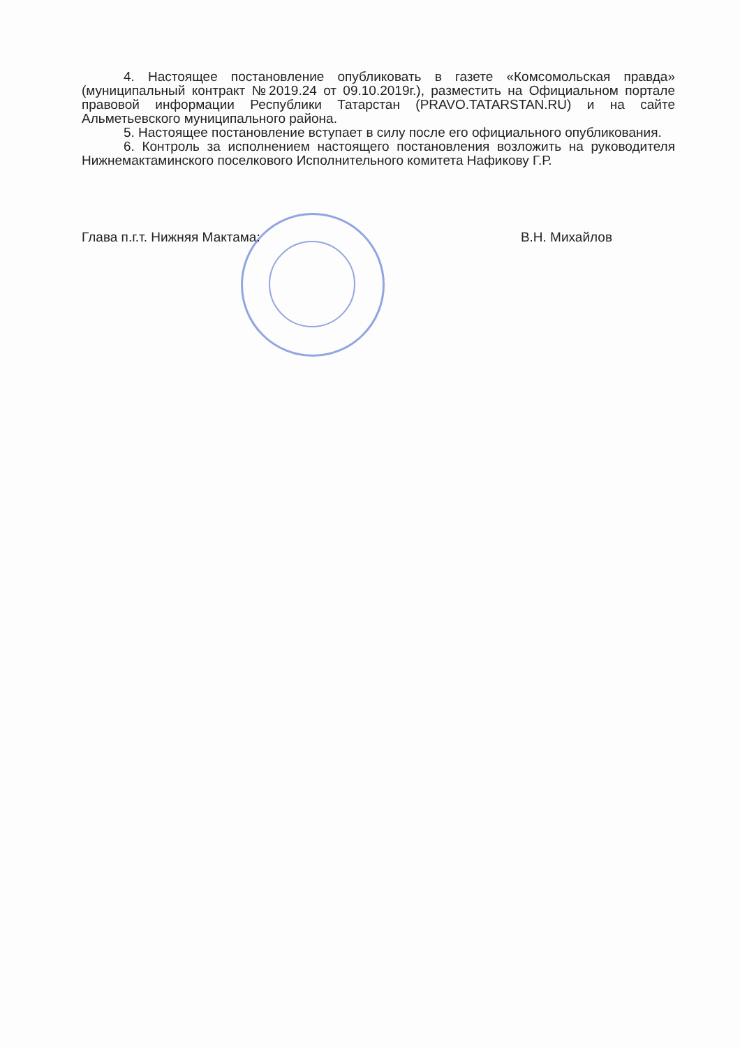4. Настоящее постановление опубликовать в газете «Комсомольская правда» (муниципальный контракт №2019.24 от 09.10.2019г.), разместить на Официальном портале правовой информации Республики Татарстан (PRAVO.TATARSTAN.RU) и на сайте Альметьевского муниципального района.
5. Настоящее постановление вступает в силу после его официального опубликования.
6. Контроль за исполнением настоящего постановления возложить на руководителя Нижнемактаминского поселкового Исполнительного комитета Нафикову Г.Р.
Глава п.г.т. Нижняя Мактама: В.Н. Михайлов